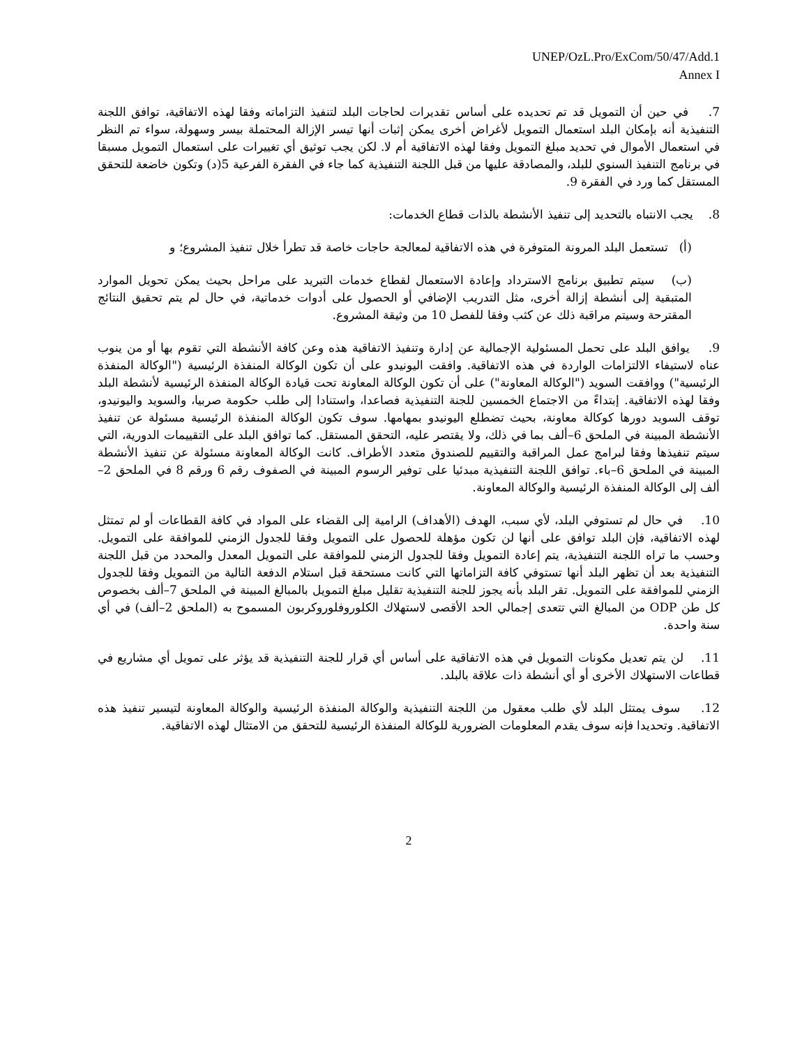UNEP/OzL.Pro/ExCom/50/47/Add.1
Annex I
7. في حين أن التمويل قد تم تحديده على أساس تقديرات لحاجات البلد لتنفيذ التزاماته وفقا لهذه الاتفاقية، توافق اللجنة التنفيذية أنه بإمكان البلد استعمال التمويل لأغراض أخرى يمكن إثبات أنها تيسر الإزالة المحتملة بيسر وسهولة، سواء تم النظر في استعمال الأموال في تحديد مبلغ التمويل وفقا لهذه الاتفاقية أم لا. لكن يجب توثيق أي تغييرات على استعمال التمويل مسبقا في برنامج التنفيذ السنوي للبلد، والمصادقة عليها من قبل اللجنة التنفيذية كما جاء في الفقرة الفرعية 5(د) وتكون خاضعة للتحقق المستقل كما ورد في الفقرة 9.
8. يجب الانتباه بالتحديد إلى تنفيذ الأنشطة بالذات قطاع الخدمات:
(أ) تستعمل البلد المرونة المتوفرة في هذه الاتفاقية لمعالجة حاجات خاصة قد تطرأ خلال تنفيذ المشروع؛ و
(ب) سيتم تطبيق برنامج الاسترداد وإعادة الاستعمال لقطاع خدمات التبريد على مراحل بحيث يمكن تحويل الموارد المتبقية إلى أنشطة إزالة أخرى، مثل التدريب الإضافي أو الحصول على أدوات خدماتية، في حال لم يتم تحقيق النتائج المقترحة وسيتم مراقبة ذلك عن كثب وفقا للفصل 10 من وثيقة المشروع.
9. يوافق البلد على تحمل المسئولية الإجمالية عن إدارة وتنفيذ الاتفاقية هذه وعن كافة الأنشطة التي تقوم بها أو من ينوب عناه لاستيفاء الالتزامات الواردة في هذه الاتفاقية. وافقت اليونيدو على أن تكون الوكالة المنفذة الرئيسية ("الوكالة المنفذة الرئيسية") ووافقت السويد ("الوكالة المعاونة") على أن تكون الوكالة المعاونة تحت قيادة الوكالة المنفذة الرئيسية لأنشطة البلد وفقا لهذه الاتفاقية. إبتداءً من الاجتماع الخمسين للجنة التنفيذية فصاعدا، واستنادا إلى طلب حكومة صربيا، والسويد واليونيدو، توقف السويد دورها كوكالة معاونة، بحيث تضطلع اليونيدو بمهامها. سوف تكون الوكالة المنفذة الرئيسية مسئولة عن تنفيذ الأنشطة المبينة في الملحق 6–ألف بما في ذلك، ولا يقتصر عليه، التحقق المستقل. كما توافق البلد على التقييمات الدورية، التي سيتم تنفيذها وفقا لبرامج عمل المراقبة والتقييم للصندوق متعدد الأطراف. كانت الوكالة المعاونة مسئولة عن تنفيذ الأنشطة المبينة في الملحق 6–باء. توافق اللجنة التنفيذية مبدئيا على توفير الرسوم المبينة في الصفوف رقم 6 ورقم 8 في الملحق 2–ألف إلى الوكالة المنفذة الرئيسية والوكالة المعاونة.
10. في حال لم تستوفي البلد، لأي سبب، الهدف (الأهداف) الرامية إلى القضاء على المواد في كافة القطاعات أو لم تمتثل لهذه الاتفاقية، فإن البلد توافق على أنها لن تكون مؤهلة للحصول على التمويل وفقا للجدول الزمني للموافقة على التمويل. وحسب ما تراه اللجنة التنفيذية، يتم إعادة التمويل وفقا للجدول الزمني للموافقة على التمويل المعدل والمحدد من قبل اللجنة التنفيذية بعد أن تظهر البلد أنها تستوفي كافة التزاماتها التي كانت مستحقة قبل استلام الدفعة التالية من التمويل وفقا للجدول الزمني للموافقة على التمويل. تقر البلد بأنه يجوز للجنة التنفيذية تقليل مبلغ التمويل بالمبالغ المبينة في الملحق 7–ألف بخصوص كل طن ODP من المبالغ التي تتعدى إجمالي الحد الأقصى لاستهلاك الكلوروفلوروكربون المسموح به (الملحق 2–ألف) في أي سنة واحدة.
11. لن يتم تعديل مكونات التمويل في هذه الاتفاقية على أساس أي قرار للجنة التنفيذية قد يؤثر على تمويل أي مشاريع في قطاعات الاستهلاك الأخرى أو أي أنشطة ذات علاقة بالبلد.
12. سوف يمتثل البلد لأي طلب معقول من اللجنة التنفيذية والوكالة المنفذة الرئيسية والوكالة المعاونة لتيسير تنفيذ هذه الاتفاقية. وتحديدا فإنه سوف يقدم المعلومات الضرورية للوكالة المنفذة الرئيسية للتحقق من الامتثال لهذه الاتفاقية.
2